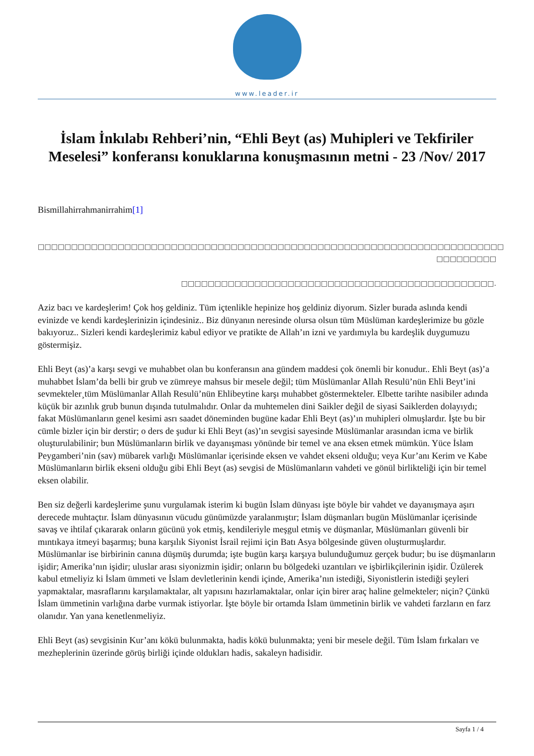www.leader.ir
İslam İnkılabı Rehberi’nin, “Ehli Beyt (as) Muhipleri ve Tekfiriler Meselesi” konferansı konuklarına konuşmasının metni - 23 /Nov/ 2017
Bismillahirrahmanirrahim[1]
□□□□□□□□□□□□□□□□□□□□□□□□□□□□□□□□□□□□□□□□□□□□□□□□□□□□□□□□□□□□□□□□□□□□□□
□□□□□□□□□
□□□□□□□□□□□□□□□□□□□□□□□□□□□□□□□□□□□□□□□□□□□□□□□.
Aziz bacı ve kardeşlerim! Çok hoş geldiniz. Tüm içtenlikle hepinize hoş geldiniz diyorum. Sizler burada aslında kendi evinizde ve kendi kardeşlerinizin içindesiniz.. Biz dünyanın neresinde olursa olsun tüm Müslüman kardeşlerimize bu gözle bakıyoruz.. Sizleri kendi kardeşlerimiz kabul ediyor ve pratikte de Allah’ın izni ve yardımıyla bu kardeşlik duygumuzu göstermişiz.
Ehli Beyt (as)’a karşı sevgi ve muhabbet olan bu konferansın ana gündem maddesi çok önemli bir konudur.. Ehli Beyt (as)’a muhabbet İslam’da belli bir grub ve zümreye mahsus bir mesele değil; tüm Müslümanlar Allah Resulü’nün Ehli Beyt’ini sevmekteler¸tüm Müslümanlar Allah Resulü’nün Ehlibeytine karşı muhabbet göstermekteler. Elbette tarihte nasibiler adında küçük bir azınlık grub bunun dışında tutulmalıdır. Onlar da muhtemelen dini Saikler değil de siyasi Saiklerden dolayıydı; fakat Müslümanların genel kesimi asrı saadet döneminden bugüne kadar Ehli Beyt (as)’ın muhipleri olmuşlardır. İşte bu bir cümle bizler için bir derstir; o ders de şudur ki Ehli Beyt (as)’ın sevgisi sayesinde Müslümanlar arasından icma ve birlik oluşturulabilinir; bun Müslümanların birlik ve dayanışması yönünde bir temel ve ana eksen etmek mümkün. Yüce İslam Peygamberi’nin (sav) mübarek varlığı Müslümanlar içerisinde eksen ve vahdet ekseni olduğu; veya Kur’anı Kerim ve Kabe Müslümanların birlik ekseni olduğu gibi Ehli Beyt (as) sevgisi de Müslümanların vahdeti ve gönül birlikteliği için bir temel eksen olabilir.
Ben siz değerli kardeşlerime şunu vurgulamak isterim ki bugün İslam dünyası işte böyle bir vahdet ve dayanışmaya aşırı derecede muhtaçtır. İslam dünyasının vücudu günümüzde yaralanmıştır; İslam düşmanları bugün Müslümanlar içerisinde savaş ve ihtilaf çıkararak onların gücünü yok etmiş, kendileriyle meşgul etmiş ve düşmanlar, Müslümanları güvenli bir mıntıkaya itmeyi başarmış; buna karşılık Siyonist İsrail rejimi için Batı Asya bölgesinde güven oluşturmuşlardır. Müslümanlar ise birbirinin canına düşmüş durumda; işte bugün karşı karşıya bulunduğumuz gerçek budur; bu ise düşmanların işidir; Amerika’nın işidir; uluslar arası siyonizmin işidir; onların bu bölgedeki uzantıları ve işbirlikçilerinin işidir. Üzülerek kabul etmeliyiz ki İslam ümmeti ve İslam devletlerinin kendi içinde, Amerika’nın istediği, Siyonistlerin istediği şeyleri yapmaktalar, masraflarını karşılamaktalar, alt yapısını hazırlamaktalar, onlar için birer araç haline gelmekteler; niçin? Çünkü İslam ümmetinin varlığına darbe vurmak istiyorlar. İşte böyle bir ortamda İslam ümmetinin birlik ve vahdeti farzların en farz olanıdır. Yan yana kenetlenmeliyiz.
Ehli Beyt (as) sevgisinin Kur’anı kökü bulunmakta, hadis kökü bulunmakta; yeni bir mesele değil. Tüm İslam fırkaları ve mezheplerinin üzerinde görüş birliği içinde oldukları hadis, sakaleyn hadisidir.
Sayfa 1 / 4